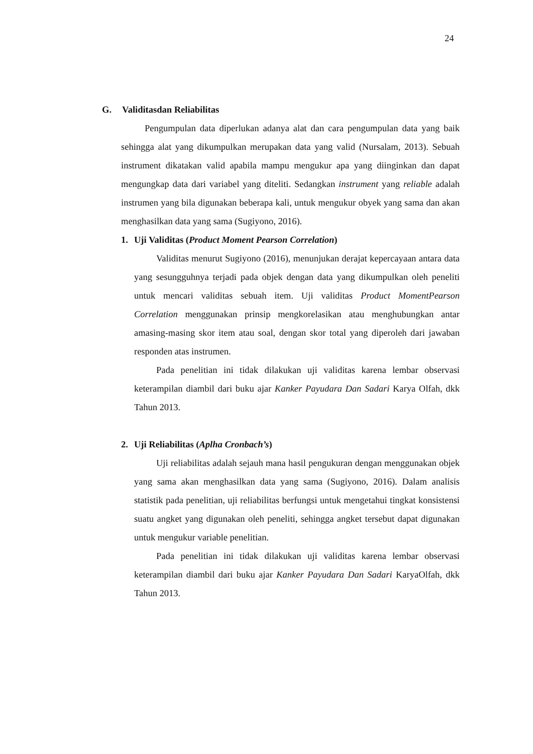24
G. Validitasdan Reliabilitas
Pengumpulan data diperlukan adanya alat dan cara pengumpulan data yang baik sehingga alat yang dikumpulkan merupakan data yang valid (Nursalam, 2013). Sebuah instrument dikatakan valid apabila mampu mengukur apa yang diinginkan dan dapat mengungkap data dari variabel yang diteliti. Sedangkan instrument yang reliable adalah instrumen yang bila digunakan beberapa kali, untuk mengukur obyek yang sama dan akan menghasilkan data yang sama (Sugiyono, 2016).
1. Uji Validitas (Product Moment Pearson Correlation)
Validitas menurut Sugiyono (2016), menunjukan derajat kepercayaan antara data yang sesungguhnya terjadi pada objek dengan data yang dikumpulkan oleh peneliti untuk mencari validitas sebuah item. Uji validitas Product MomentPearson Correlation menggunakan prinsip mengkorelasikan atau menghubungkan antar amasing-masing skor item atau soal, dengan skor total yang diperoleh dari jawaban responden atas instrumen.
Pada penelitian ini tidak dilakukan uji validitas karena lembar observasi keterampilan diambil dari buku ajar Kanker Payudara Dan Sadari Karya Olfah, dkk Tahun 2013.
2. Uji Reliabilitas (Aplha Cronbach’s)
Uji reliabilitas adalah sejauh mana hasil pengukuran dengan menggunakan objek yang sama akan menghasilkan data yang sama (Sugiyono, 2016). Dalam analisis statistik pada penelitian, uji reliabilitas berfungsi untuk mengetahui tingkat konsistensi suatu angket yang digunakan oleh peneliti, sehingga angket tersebut dapat digunakan untuk mengukur variable penelitian.
Pada penelitian ini tidak dilakukan uji validitas karena lembar observasi keterampilan diambil dari buku ajar Kanker Payudara Dan Sadari KaryaOlfah, dkk Tahun 2013.